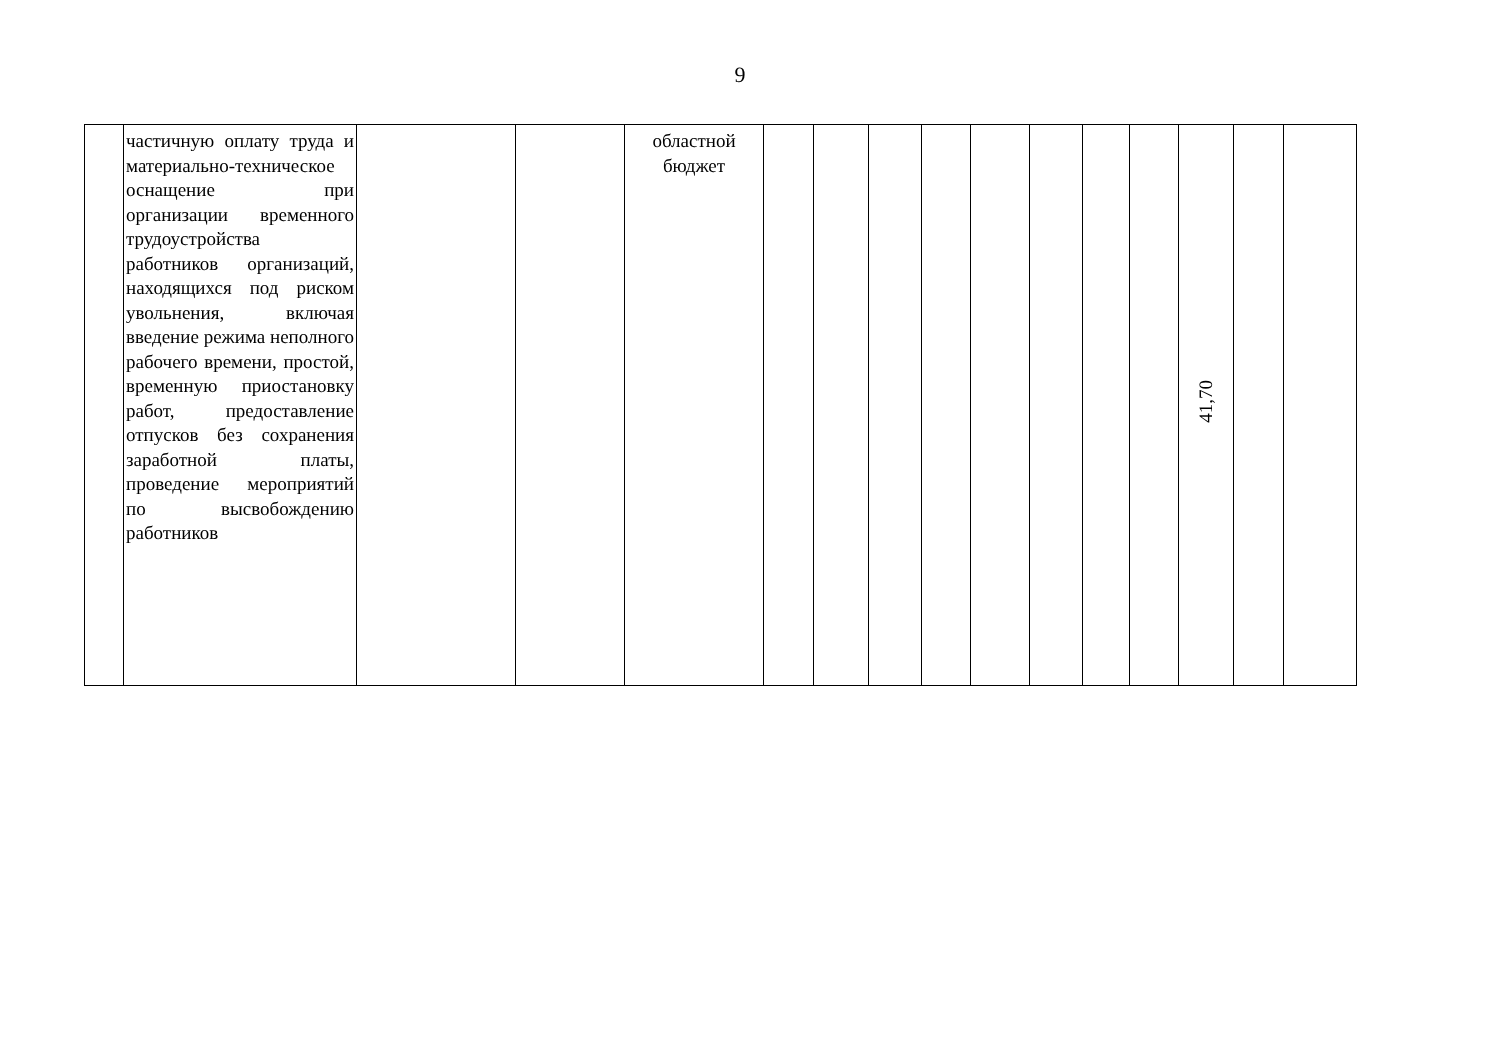9
| | частичную оплату труда и материально-техническое оснащение при организации временного трудоустройства работников организаций, находящихся под риском увольнения, включая введение режима неполного рабочего времени, простой, временную приостановку работ, предоставление отпусков без сохранения заработной платы, проведение мероприятий по высвобождению работников | | | областной бюджет | | | | | | | | | 41,70 | | |